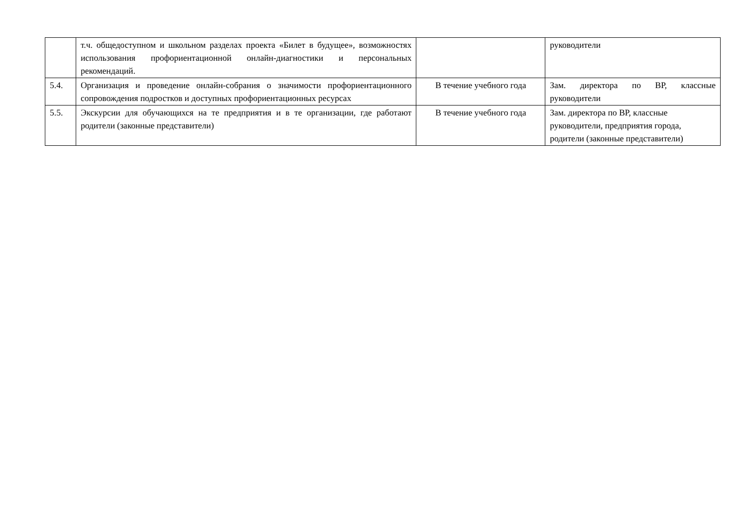| | т.ч. общедоступном и школьном разделах проекта «Билет в будущее», возможностях использования профориентационной онлайн-диагностики и персональных рекомендаций. | | руководители |
| 5.4. | Организация и проведение онлайн-собрания о значимости профориентационного сопровождения подростков и доступных профориентационных ресурсах | В течение учебного года | Зам. директора по ВР, классные руководители |
| 5.5. | Экскурсии для обучающихся на те предприятия и в те организации, где работают родители (законные представители) | В течение учебного года | Зам. директора по ВР, классные руководители, предприятия города, родители (законные представители) |